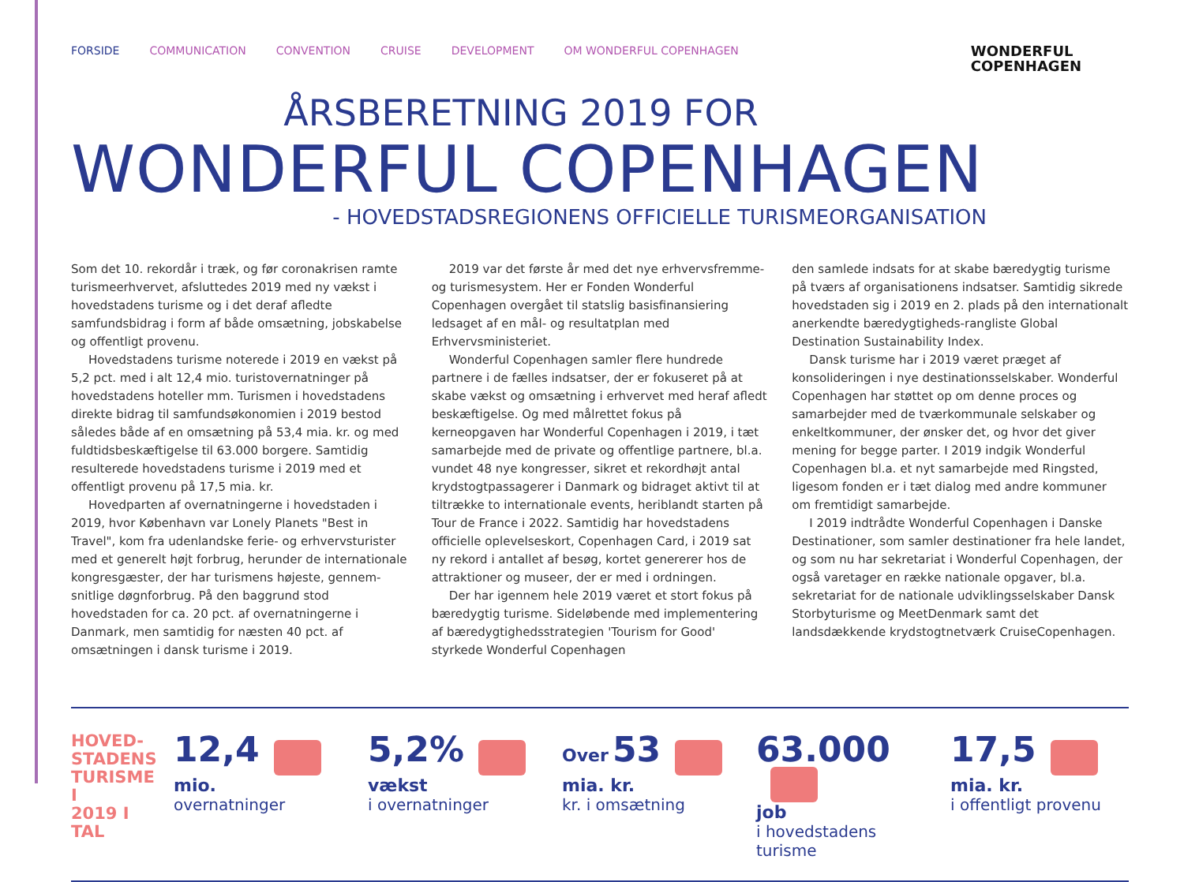WONDERFUL
COPENHAGEN
FORSIDE COMMUNICATION CONVENTION CRUISE DEVELOPMENT OM WONDERFUL COPENHAGEN
ÅRSBERETNING 2019 FOR
WONDERFUL COPENHAGEN
- HOVEDSTADSREGIONENS OFFICIELLE TURISMEORGANISATION
Som det 10. rekordår i træk, og før coronakrisen ramte turisme­erhvervet, afsluttedes 2019 med ny vækst i hovedstadens turisme og i det deraf afledte samfundsbidrag i form af både omsætning, jobskabelse og offentligt provenu.
Hovedstadens turisme noterede i 2019 en vækst på 5,2 pct. med i alt 12,4 mio. turistovernatninger på hovedstadens hoteller mm. Turismen i hovedstadens direkte bidrag til samfundsøkono­mien i 2019 bestod således både af en omsætning på 53,4 mia. kr. og med fuldtidsbeskæftigelse til 63.000 borgere. Samtidig resulterede hovedstadens turisme i 2019 med et offentligt provenu på 17,5 mia. kr.
Hovedparten af overnatningerne i hovedstaden i 2019, hvor København var Lonely Planets "Best in Travel", kom fra udenlandske ferie- og erhvervsturister med et generelt højt forbrug, herunder de internationale kongresgæster, der har turismens højeste, gennem­snitlige døgnforbrug. På den baggrund stod hovedstaden for ca. 20 pct. af overnatningerne i Danmark, men samtidig for næsten 40 pct. af omsætningen i dansk turisme i 2019.
2019 var det første år med det nye erhvervsfremme- og turismesystem. Her er Fonden Wonderful Copenhagen overgået til statslig basisfinansiering ledsaget af en mål- og resultatplan med Erhvervsministeriet.
Wonderful Copenhagen samler flere hundrede partnere i de fælles indsatser, der er fokuseret på at skabe vækst og omsætning i erhvervet med heraf afledt beskæftigelse. Og med målrettet fokus på kerneopgaven har Wonderful Copenhagen i 2019, i tæt sam­arbejde med de private og offentlige partnere, bl.a. vundet 48 nye kongresser, sikret et rekordhøjt antal krydstogtpassagerer i Danmark og bidraget aktivt til at tiltrække to internationale events, heriblandt starten på Tour de France i 2022. Samtidig har hovedstadens officielle oplevelseskort, Copenhagen Card, i 2019 sat ny rekord i antallet af besøg, kortet genererer hos de attraktioner og museer, der er med i ordningen.
Der har igennem hele 2019 været et stort fokus på bæredygtig turisme. Sideløbende med implementering af bæredygtigheds­strategien 'Tourism for Good' styrkede Wonderful Copenhagen
den samlede indsats for at skabe bæredygtig turisme på tværs af organisationens indsatser. Samtidig sikrede hovedstaden sig i 2019 en 2. plads på den internationalt anerkendte bæredygtigheds-rang­liste Global Destination Sustainability Index.
Dansk turisme har i 2019 været præget af konsolideringen i nye destinationsselskaber. Wonderful Copenhagen har støttet op om denne proces og samarbejder med de tværkommunale selskaber og enkeltkommuner, der ønsker det, og hvor det giver mening for begge parter. I 2019 indgik Wonderful Copenhagen bl.a. et nyt samarbejde med Ringsted, ligesom fonden er i tæt dialog med andre kommuner om fremtidigt samarbejde.
I 2019 indtrådte Wonderful Copenhagen i Danske Destinationer, som samler destinationer fra hele landet, og som nu har sekretariat i Wonderful Copenhagen, der også varetager en række nationale opgaver, bl.a. sekretariat for de nationale udviklingsselskaber Dansk Storbyturisme og MeetDenmark samt det landsdækkende kryds­togtnetværk CruiseCopenhagen.
HOVED-
STADENS
TURISME I
2019 I TAL
12,4
mio.
overnatninger
5,2%
vækst
i overnatninger
Over 53
mia. kr.
kr. i omsætning
63.000
job
i hovedstadens turisme
17,5
mia. kr.
i offentligt provenu